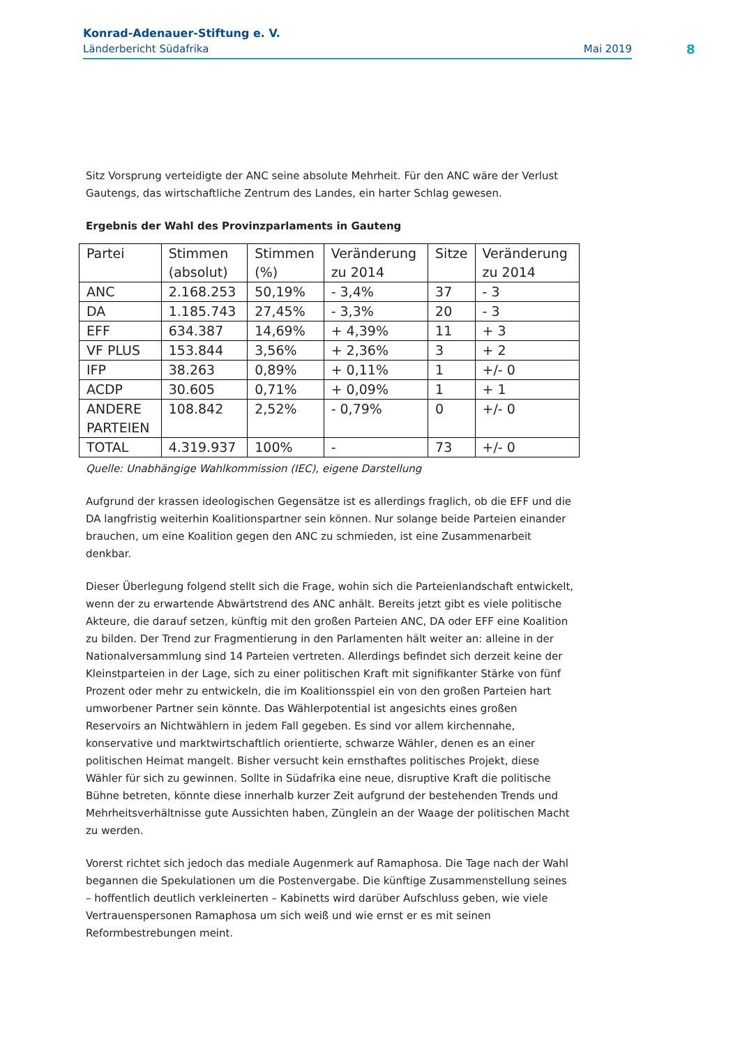Konrad-Adenauer-Stiftung e. V.
Länderbericht Südafrika Mai 2019
8
Sitz Vorsprung verteidigte der ANC seine absolute Mehrheit. Für den ANC wäre der Verlust Gautengs, das wirtschaftliche Zentrum des Landes, ein harter Schlag gewesen.
Ergebnis der Wahl des Provinzparlaments in Gauteng
| Partei | Stimmen (absolut) | Stimmen (%) | Veränderung zu 2014 | Sitze | Veränderung zu 2014 |
| ANC | 2.168.253 | 50,19% | - 3,4% | 37 | - 3 |
| DA | 1.185.743 | 27,45% | - 3,3% | 20 | - 3 |
| EFF | 634.387 | 14,69% | + 4,39% | 11 | + 3 |
| VF PLUS | 153.844 | 3,56% | + 2,36% | 3 | + 2 |
| IFP | 38.263 | 0,89% | + 0,11% | 1 | +/- 0 |
| ACDP | 30.605 | 0,71% | + 0,09% | 1 | + 1 |
| ANDERE PARTEIEN | 108.842 | 2,52% | - 0,79% | 0 | +/- 0 |
| TOTAL | 4.319.937 | 100% | - | 73 | +/- 0 |
Quelle: Unabhängige Wahlkommission (IEC), eigene Darstellung
Aufgrund der krassen ideologischen Gegensätze ist es allerdings fraglich, ob die EFF und die DA langfristig weiterhin Koalitionspartner sein können. Nur solange beide Parteien einander brauchen, um eine Koalition gegen den ANC zu schmieden, ist eine Zusammenarbeit denkbar.
Dieser Überlegung folgend stellt sich die Frage, wohin sich die Parteienlandschaft entwickelt, wenn der zu erwartende Abwärtstrend des ANC anhält. Bereits jetzt gibt es viele politische Akteure, die darauf setzen, künftig mit den großen Parteien ANC, DA oder EFF eine Koalition zu bilden. Der Trend zur Fragmentierung in den Parlamenten hält weiter an: alleine in der Nationalversammlung sind 14 Parteien vertreten. Allerdings befindet sich derzeit keine der Kleinstparteien in der Lage, sich zu einer politischen Kraft mit signifikanter Stärke von fünf Prozent oder mehr zu entwickeln, die im Koalitionsspiel ein von den großen Parteien hart umworbener Partner sein könnte. Das Wählerpotential ist angesichts eines großen Reservoirs an Nichtwählern in jedem Fall gegeben. Es sind vor allem kirchennahe, konservative und marktwirtschaftlich orientierte, schwarze Wähler, denen es an einer politischen Heimat mangelt. Bisher versucht kein ernsthaftes politisches Projekt, diese Wähler für sich zu gewinnen. Sollte in Südafrika eine neue, disruptive Kraft die politische Bühne betreten, könnte diese innerhalb kurzer Zeit aufgrund der bestehenden Trends und Mehrheitsverhältnisse gute Aussichten haben, Zünglein an der Waage der politischen Macht zu werden.
Vorerst richtet sich jedoch das mediale Augenmerk auf Ramaphosa. Die Tage nach der Wahl begannen die Spekulationen um die Postenvergabe. Die künftige Zusammenstellung seines – hoffentlich deutlich verkleinerten – Kabinetts wird darüber Aufschluss geben, wie viele Vertrauenspersonen Ramaphosa um sich weiß und wie ernst er es mit seinen Reformbestrebungen meint.